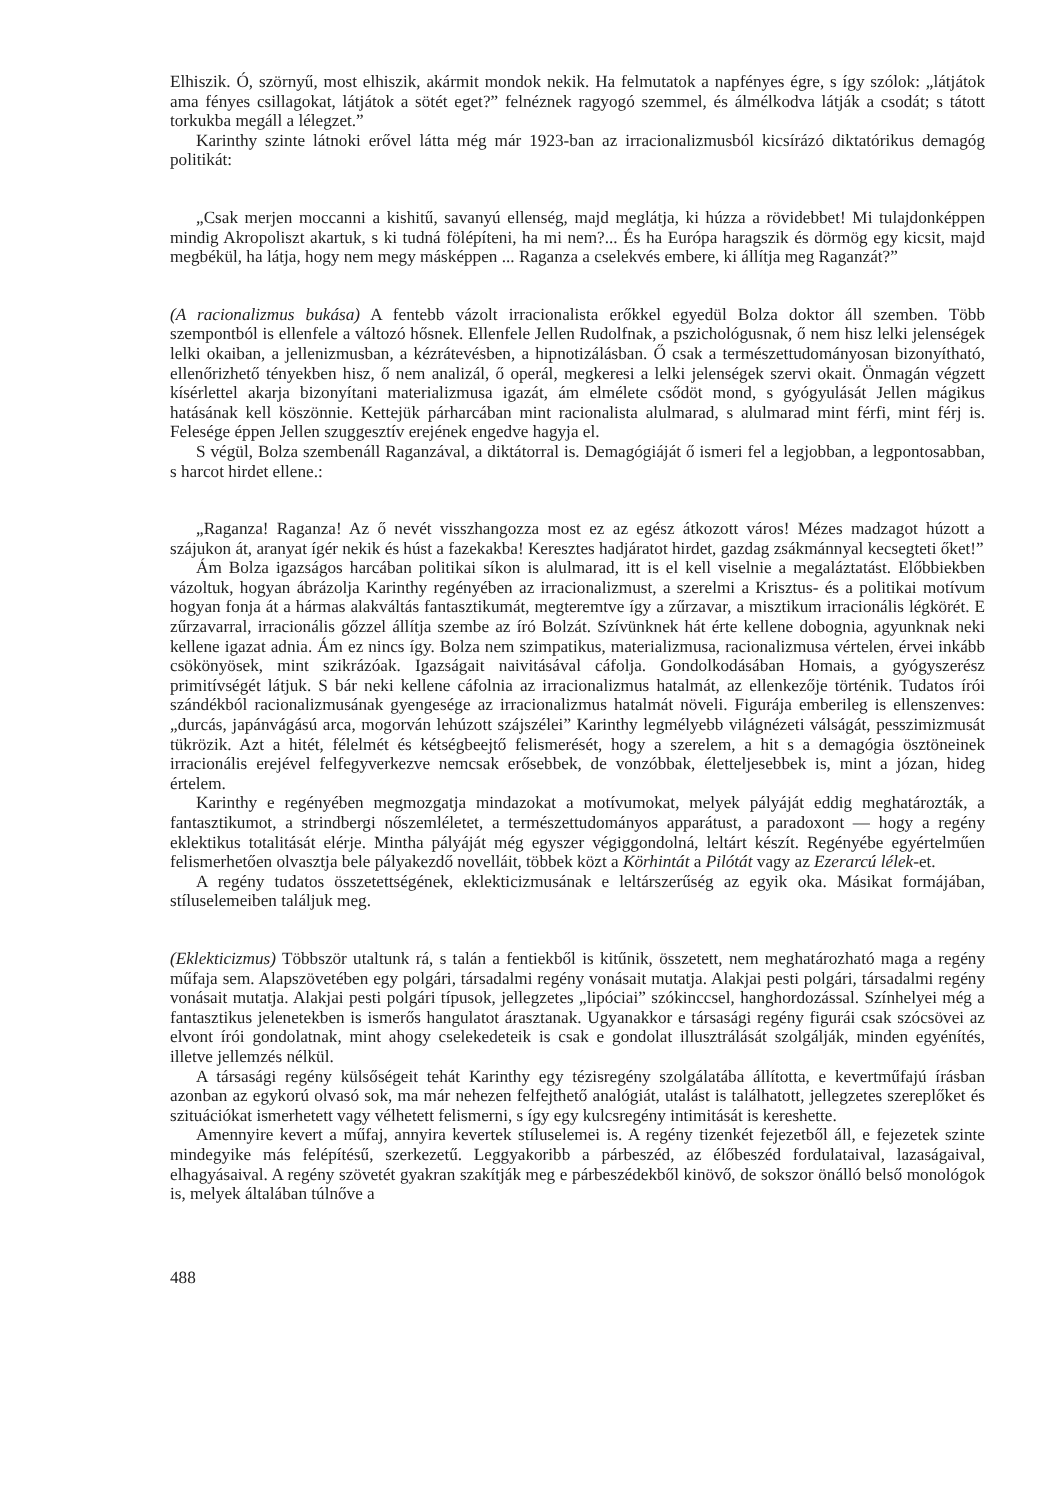Elhiszik. Ó, szörnyű, most elhiszik, akármit mondok nekik. Ha felmutatok a napfényes égre, s így szólok: „látjátok ama fényes csillagokat, látjátok a sötét eget?” felnéznek ragyogó szemmel, és álmélkodva látják a csodát; s tátott torkukba megáll a lélegzet.”
Karinthy szinte látnoki erővel látta még már 1923-ban az irracionalizmusból kicsírázó diktatórikus demagóg politikát:
„Csak merjen moccanni a kishitű, savanyú ellenség, majd meglátja, ki húzza a rövidebbet! Mi tulajdonképpen mindig Akropoliszt akartuk, s ki tudná fölépíteni, ha mi nem?... És ha Európa haragszik és dörmög egy kicsit, majd megbékül, ha látja, hogy nem megy másképpen ... Raganza a cselekvés embere, ki állítja meg Raganzát?”
(A racionalizmus bukása) A fentebb vázolt irracionalista erőkkel egyedül Bolza doktor áll szemben. Több szempontból is ellenfele a változó hősnek. Ellenfele Jellen Rudolfnak, a pszichológusnak, ő nem hisz lelki jelenségek lelki okaiban, a jellenizmusban, a kézrátevésben, a hipnotizálásban. Ő csak a természettudományosan bizonyítható, ellenőrizhető tényekben hisz, ő nem analizál, ő operál, megkeresi a lelki jelenségek szervi okait. Önmagán végzett kísérlettel akarja bizonyítani materializmusa igazát, ám elmélete csődöt mond, s gyógyulását Jellen mágikus hatásának kell köszönnie. Kettejük párharcában mint racionalista alulmarad, s alulmarad mint férfi, mint férj is. Felesége éppen Jellen szuggesztív erejének engedve hagyja el.
S végül, Bolza szembenáll Raganzával, a diktátorral is. Demagógiáját ő ismeri fel a legjobban, a legpontosabban, s harcot hirdet ellene.:
„Raganza! Raganza! Az ő nevét visszhangozza most ez az egész átkozott város! Mézes madzagot húzott a szájukon át, aranyat ígér nekik és húst a fazekakba! Keresztes hadjáratot hirdet, gazdag zsákmánnyal kecsegteti őket!”
Ám Bolza igazságos harcában politikai síkon is alulmarad, itt is el kell viselnie a megaláztatást. Előbbiekben vázoltuk, hogyan ábrázolja Karinthy regényében az irracionalizmust, a szerelmi a Krisztus- és a politikai motívum hogyan fonja át a hármas alakváltás fantasztikumát, megteremtve így a zűrzavar, a misztikum irracionális légkörét. E zűrzavarral, irracionális gőzzel állítja szembe az író Bolzát. Szívünknek hát érte kellene dobognia, agyunknak neki kellene igazat adnia. Ám ez nincs így. Bolza nem szimpatikus, materializmusa, racionalizmusa vértelen, érvei inkább csökönyösek, mint szikrázóak. Igazságait naivitásával cáfolja. Gondolkodásában Homais, a gyógyszerész primitívségét látjuk. S bár neki kellene cáfolnia az irracionalizmus hatalmát, az ellenkezője történik. Tudatos írói szándékból racionalizmusának gyengesége az irracionalizmus hatalmát növeli. Figurája emberileg is ellenszenves: „durcás, japánvágású arca, mogorván lehúzott szájszélei” Karinthy legmélyebb világnézeti válságát, pesszimizmusát tükrözik. Azt a hitét, félelmét és kétségbeejtő felismerését, hogy a szerelem, a hit s a demagógia ösztöneinek irracionális erejével felfegyverkezve nemcsak erősebbek, de vonzóbbak, életteljesebbek is, mint a józan, hideg értelem.
Karinthy e regényében megmozgatja mindazokat a motívumokat, melyek pályáját eddig meghatározták, a fantasztikumot, a strindbergi nőszemléletet, a természettudományos apparátust, a paradoxont — hogy a regény eklektikus totalitását elérje. Mintha pályáját még egyszer végiggondolná, leltárt készít. Regényébe egyértelműen felismerhetően olvasztja bele pályakezdő novelláit, többek közt a Körhintát a Pilótát vagy az Ezerarcú lélek-et.
A regény tudatos összetettségének, eklekticizmusának e leltárszerűség az egyik oka. Másikat formájában, stíluselemeiben találjuk meg.
(Eklekticizmus) Többször utaltunk rá, s talán a fentiekből is kitűnik, összetett, nem meghatározható maga a regény műfaja sem. Alapszövetében egy polgári, társadalmi regény vonásait mutatja. Alakjai pesti polgári, társadalmi regény vonásait mutatja. Alakjai pesti polgári típusok, jellegzetes „lipóciai” szókinccsel, hanghordozással. Színhelyei még a fantasztikus jelenetekben is ismerős hangulatot árasztanak. Ugyanakkor e társasági regény figurái csak szócsövei az elvont írói gondolatnak, mint ahogy cselekedeteik is csak e gondolat illusztrálását szolgálják, minden egyénítés, illetve jellemzés nélkül.
A társasági regény külsőségeit tehát Karinthy egy tézisregény szolgálatába állította, e kevertműfajú írásban azonban az egykorú olvasó sok, ma már nehezen felfejthető analógiát, utalást is találhatott, jellegzetes szereplőket és szituációkat ismerhetett vagy vélhetett felismerni, s így egy kulcsregény intimitását is kereshette.
Amennyire kevert a műfaj, annyira kevertek stíluselemei is. A regény tizenkét fejezetből áll, e fejezetek szinte mindegyike más felépítésű, szerkezetű. Leggyakoribb a párbeszéd, az élőbeszéd fordulataival, lazaságaival, elhagyásaival. A regény szövetét gyakran szakítják meg e párbeszédekből kinövő, de sokszor önálló belső monológok is, melyek általában túlnőve a
488